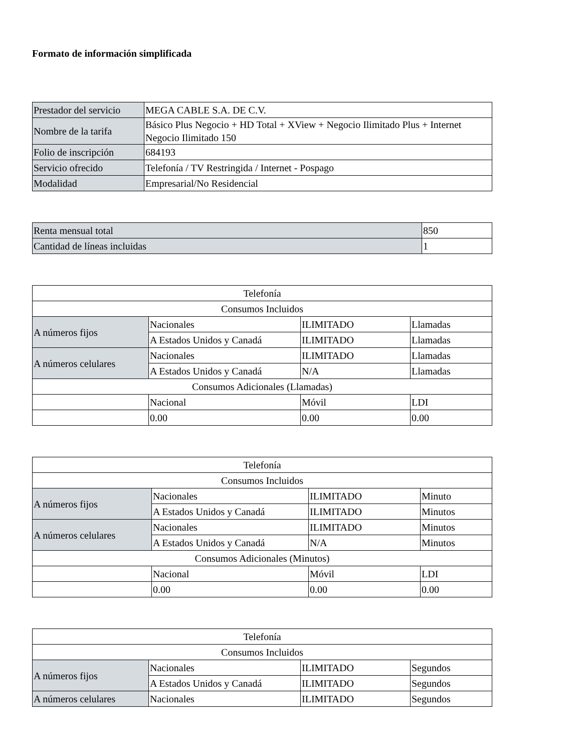Formato de información simplificada
| Prestador del servicio | MEGA CABLE S.A. DE C.V. |
| Nombre de la tarifa | Básico Plus Negocio + HD Total + XView + Negocio Ilimitado Plus + Internet Negocio Ilimitado 150 |
| Folio de inscripción | 684193 |
| Servicio ofrecido | Telefonía / TV Restringida / Internet - Pospago |
| Modalidad | Empresarial/No Residencial |
| Renta mensual total | 850 |
| Cantidad de líneas incluidas | 1 |
| Telefonía | | | |
| Consumos Incluidos | | | |
| A números fijos | Nacionales | ILIMITADO | Llamadas |
| | A Estados Unidos y Canadá | ILIMITADO | Llamadas |
| A números celulares | Nacionales | ILIMITADO | Llamadas |
| | A Estados Unidos y Canadá | N/A | Llamadas |
| Consumos Adicionales (Llamadas) | | | |
| | Nacional | Móvil | LDI |
| | 0.00 | 0.00 | 0.00 |
| Telefonía | | | |
| Consumos Incluidos | | | |
| A números fijos | Nacionales | ILIMITADO | Minuto |
| | A Estados Unidos y Canadá | ILIMITADO | Minutos |
| A números celulares | Nacionales | ILIMITADO | Minutos |
| | A Estados Unidos y Canadá | N/A | Minutos |
| Consumos Adicionales (Minutos) | | | |
| | Nacional | Móvil | LDI |
| | 0.00 | 0.00 | 0.00 |
| Telefonía | | | |
| Consumos Incluidos | | | |
| A números fijos | Nacionales | ILIMITADO | Segundos |
| | A Estados Unidos y Canadá | ILIMITADO | Segundos |
| A números celulares | Nacionales | ILIMITADO | Segundos |